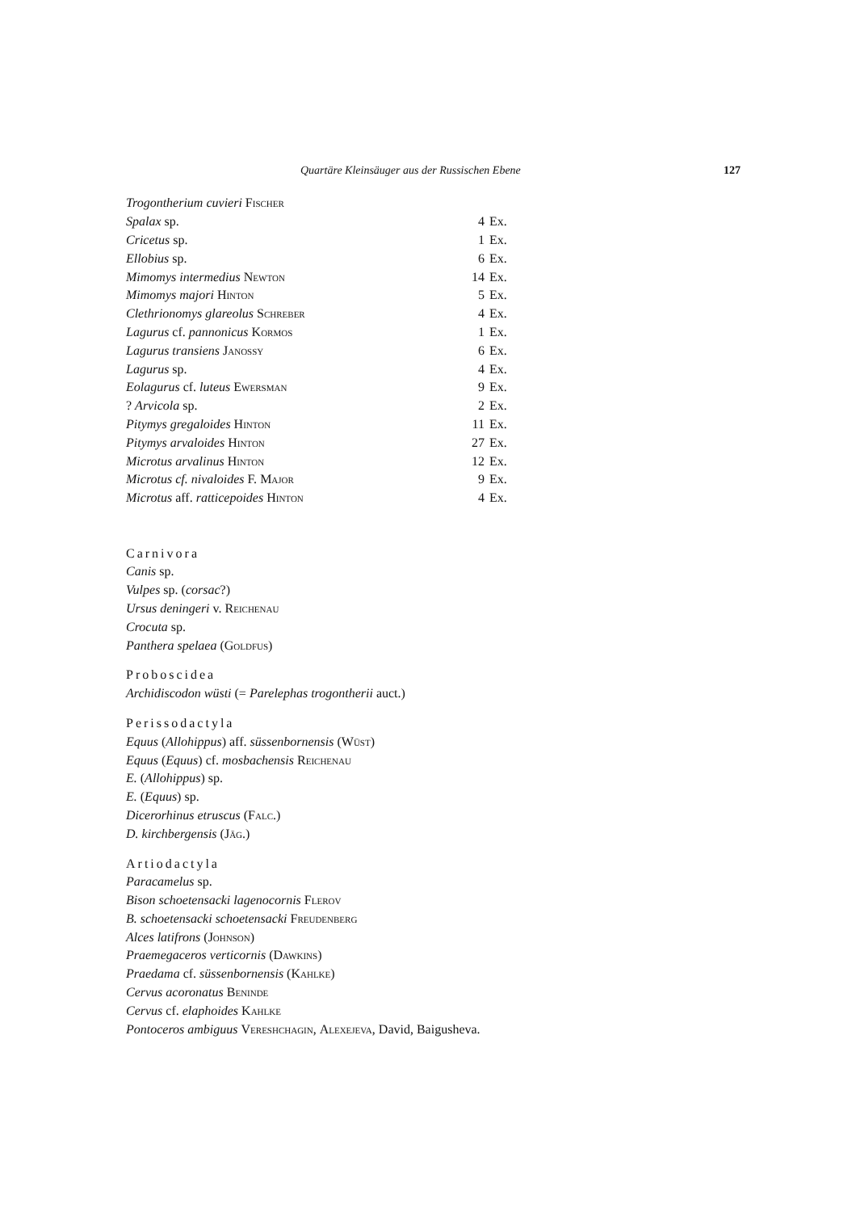Quartäre Kleinsäuger aus der Russischen Ebene 127
| Trogontherium cuvieri Fischer | | |
| Spalax sp. | 4 | Ex. |
| Cricetus sp. | 1 | Ex. |
| Ellobius sp. | 6 | Ex. |
| Mimomys intermedius Newton | 14 | Ex. |
| Mimomys majori Hinton | 5 | Ex. |
| Clethrionomys glareolus Schreber | 4 | Ex. |
| Lagurus cf. pannonicus Kormos | 1 | Ex. |
| Lagurus transiens Janossy | 6 | Ex. |
| Lagurus sp. | 4 | Ex. |
| Eolagurus cf. luteus Ewersman | 9 | Ex. |
| ? Arvicola sp. | 2 | Ex. |
| Pitymys gregaloides Hinton | 11 | Ex. |
| Pitymys arvaloides Hinton | 27 | Ex. |
| Microtus arvalinus Hinton | 12 | Ex. |
| Microtus cf. nivaloides F. Major | 9 | Ex. |
| Microtus aff. ratticepoides Hinton | 4 | Ex. |
Carnivora
Canis sp.
Vulpes sp. (corsac?)
Ursus deningeri v. Reichenau
Crocuta sp.
Panthera spelaea (Goldfus)
Proboscidea
Archidiscodon wüsti (= Parelephas trogontherii auct.)
Perissodactyla
Equus (Allohippus) aff. süssenbornensis (Wüst)
Equus (Equus) cf. mosbachensis Reichenau
E. (Allohippus) sp.
E. (Equus) sp.
Dicerorhinus etruscus (Falc.)
D. kirchbergensis (Jäg.)
Artiodactyla
Paracamelus sp.
Bison schoetensacki lagenocornis Flerov
B. schoetensacki schoetensacki Freudenberg
Alces latifrons (Johnson)
Praemegaceros verticornis (Dawkins)
Praedama cf. süssenbornensis (Kahlke)
Cervus acoronatus Beninde
Cervus cf. elaphoides Kahlke
Pontoceros ambiguus Vereshchagin, Alexejeva, David, Baigusheva.